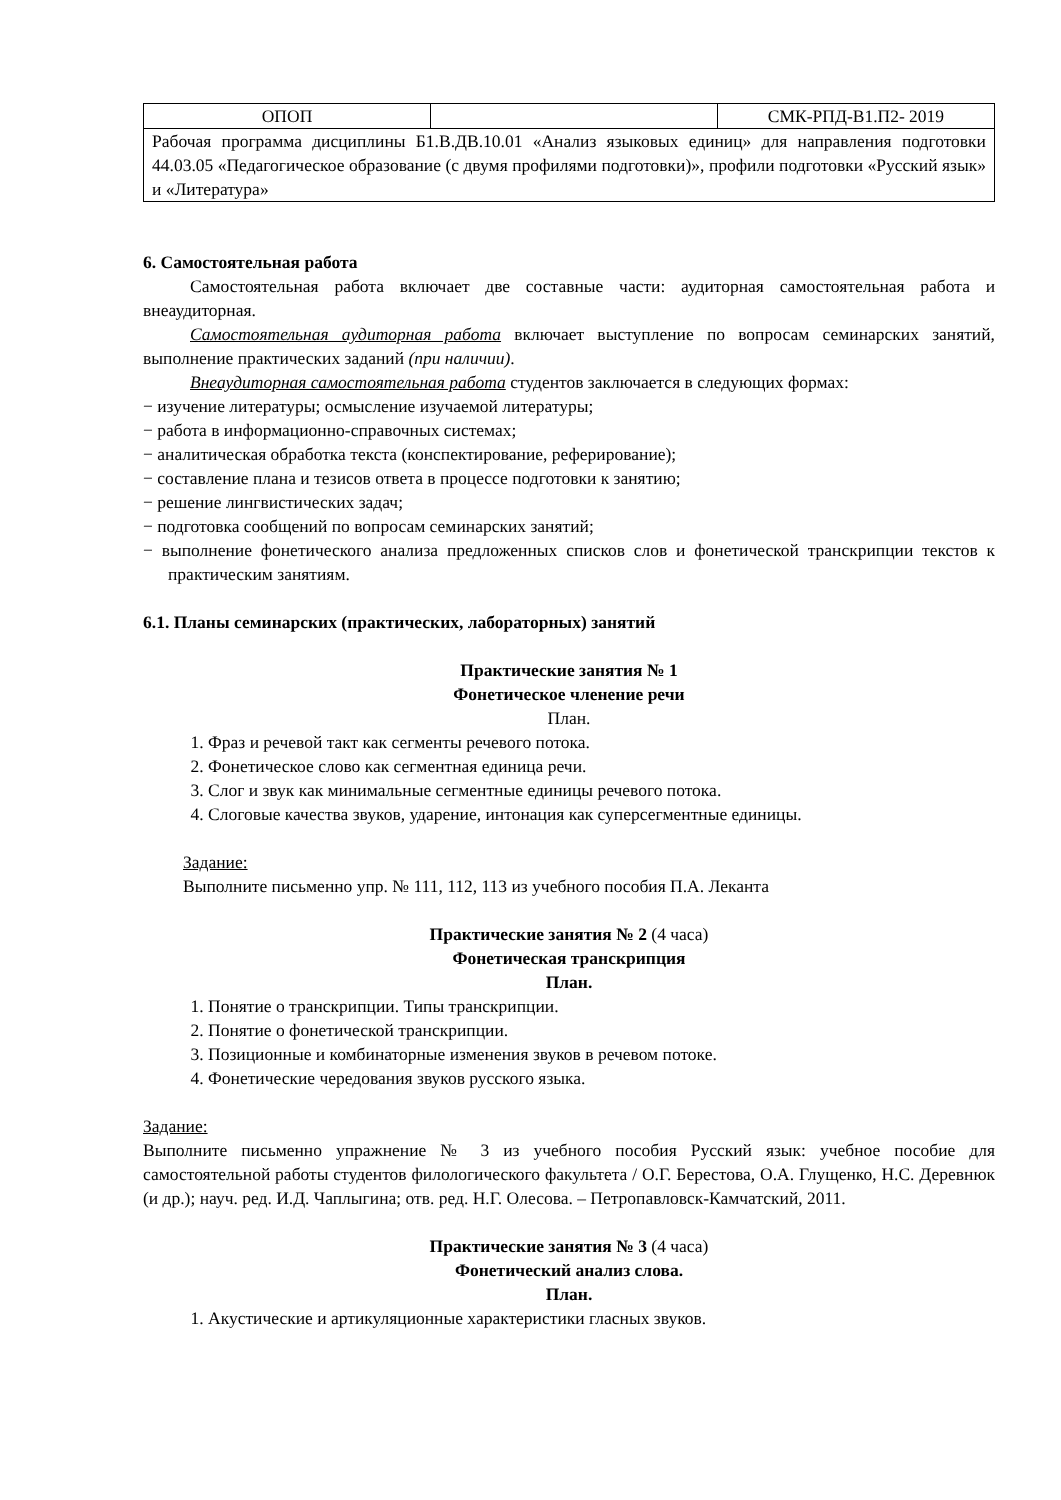| ОПОП | | СМК-РПД-В1.П2- 2019 |
| Рабочая программа дисциплины Б1.В.ДВ.10.01 «Анализ языковых единиц» для направления подготовки 44.03.05 «Педагогическое образование (с двумя профилями подготовки)», профили подготовки «Русский язык» и «Литература» | | |
6. Самостоятельная работа
Самостоятельная работа включает две составные части: аудиторная самостоятельная работа и внеаудиторная.
Самостоятельная аудиторная работа включает выступление по вопросам семинарских занятий, выполнение практических заданий (при наличии).
Внеаудиторная самостоятельная работа студентов заключается в следующих формах:
− изучение литературы; осмысление изучаемой литературы;
− работа в информационно-справочных системах;
− аналитическая обработка текста (конспектирование, реферирование);
− составление плана и тезисов ответа в процессе подготовки к занятию;
− решение лингвистических задач;
− подготовка сообщений по вопросам семинарских занятий;
− выполнение фонетического анализа предложенных списков слов и фонетической транскрипции текстов к практическим занятиям.
6.1. Планы семинарских (практических, лабораторных) занятий
Практические занятия № 1
Фонетическое членение речи
План.
1. Фраз и речевой такт как сегменты речевого потока.
2. Фонетическое слово как сегментная единица речи.
3. Слог и звук как минимальные сегментные единицы речевого потока.
4. Слоговые качества звуков, ударение, интонация как суперсегментные единицы.
Задание:
Выполните письменно упр. № 111, 112, 113 из учебного пособия П.А. Леканта
Практические занятия № 2 (4 часа)
Фонетическая транскрипция
План.
1. Понятие о транскрипции. Типы транскрипции.
2. Понятие о фонетической транскрипции.
3. Позиционные и комбинаторные изменения звуков в речевом потоке.
4. Фонетические чередования звуков русского языка.
Задание:
Выполните письменно упражнение № 3 из учебного пособия Русский язык: учебное пособие для самостоятельной работы студентов филологического факультета / О.Г. Берестова, О.А. Глущенко, Н.С. Деревнюк (и др.); науч. ред. И.Д. Чаплыгина; отв. ред. Н.Г. Олесова. – Петропавловск-Камчатский, 2011.
Практические занятия № 3 (4 часа)
Фонетический анализ слова.
План.
1. Акустические и артикуляционные характеристики гласных звуков.